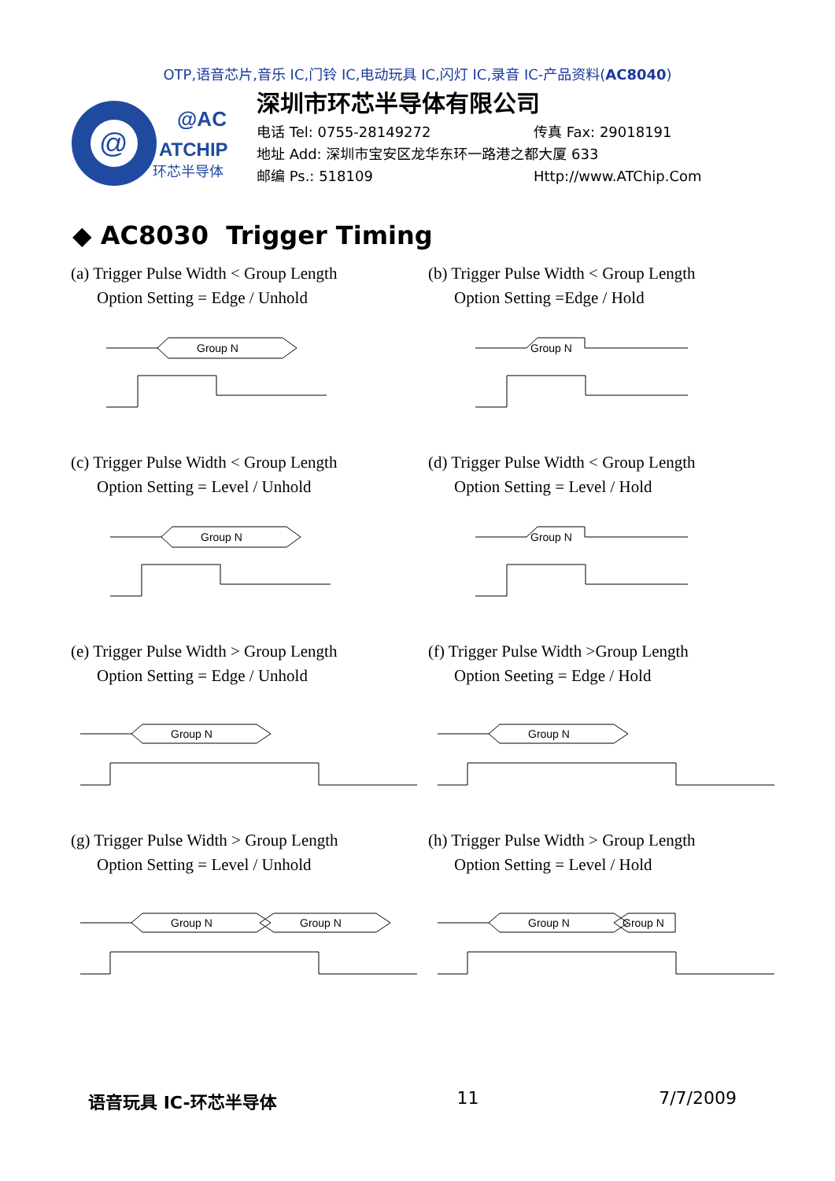OTP,语音芯片,音乐 IC,门铃 IC,电动玩具 IC,闪灯 IC,录音 IC-产品资料(AC8040)
@
@AC
ATCHIP
环芯半导体
深圳市环芯半导体有限公司
电话 Tel: 0755-28149272 传真 Fax: 29018191
地址 Add: 深圳市宝安区龙华东环一路港之都大厦 633
邮编 Ps.: 518109 Http://www.ATChip.Com
◆ AC8030 Trigger Timing
(a) Trigger Pulse Width < Group Length
Option Setting = Edge / Unhold
Group N
(b) Trigger Pulse Width < Group Length
Option Setting =Edge / Hold
Group N
(c) Trigger Pulse Width < Group Length
Option Setting = Level / Unhold
Group N
(d) Trigger Pulse Width < Group Length
Option Setting = Level / Hold
Group N
(e) Trigger Pulse Width > Group Length
Option Setting = Edge / Unhold
Group N
(f) Trigger Pulse Width >Group Length
Option Seeting = Edge / Hold
Group N
(g) Trigger Pulse Width > Group Length
Option Setting = Level / Unhold
Group N
Group N
(h) Trigger Pulse Width > Group Length
Option Setting = Level / Hold
Group N
Group N
语音玩具 IC-环芯半导体 11 7/7/2009